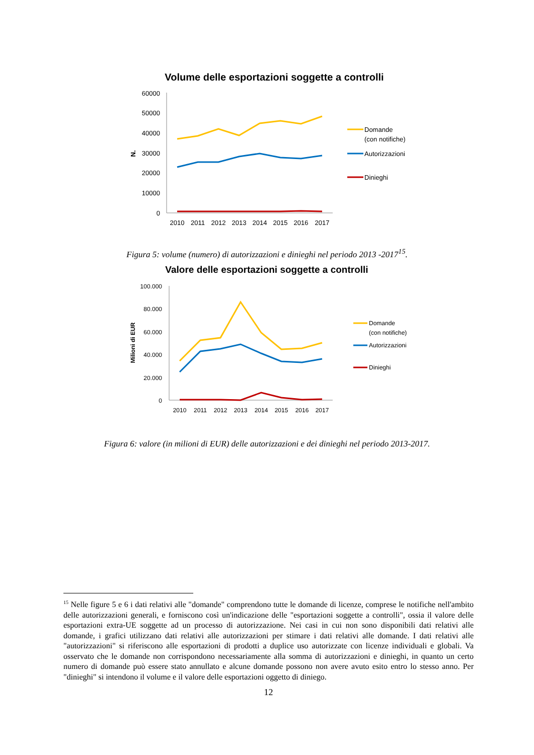Volume delle esportazioni soggette a controlli
N.
60000
50000
40000
30000
20000
10000
0
2010
2011
2012
2013
2014
2015
2016
2017
Domande
(con notifiche)
Autorizzazioni
Dinieghi
Figura 5: volume (numero) di autorizzazioni e dinieghi nel periodo 2013 -2017<sup>15</sup>.
Valore delle esportazioni soggette a controlli
Milioni di EUR
100.000
80.000
60.000
40.000
20.000
0
2010
2011
2012
2013
2014
2015
2016
2017
Domande
(con notifiche)
Autorizzazioni
Dinieghi
Figura 6: valore (in milioni di EUR) delle autorizzazioni e dei dinieghi nel periodo 2013-2017.
<sup>15</sup> Nelle figure 5 e 6 i dati relativi alle "domande" comprendono tutte le domande di licenze, comprese le notifiche nell'ambito delle autorizzazioni generali, e forniscono così un'indicazione delle "esportazioni soggette a controlli", ossia il valore delle esportazioni extra-UE soggette ad un processo di autorizzazione. Nei casi in cui non sono disponibili dati relativi alle domande, i grafici utilizzano dati relativi alle autorizzazioni per stimare i dati relativi alle domande. I dati relativi alle "autorizzazioni" si riferiscono alle esportazioni di prodotti a duplice uso autorizzate con licenze individuali e globali. Va osservato che le domande non corrispondono necessariamente alla somma di autorizzazioni e dinieghi, in quanto un certo numero di domande può essere stato annullato e alcune domande possono non avere avuto esito entro lo stesso anno. Per "dinieghi" si intendono il volume e il valore delle esportazioni oggetto di diniego.
12